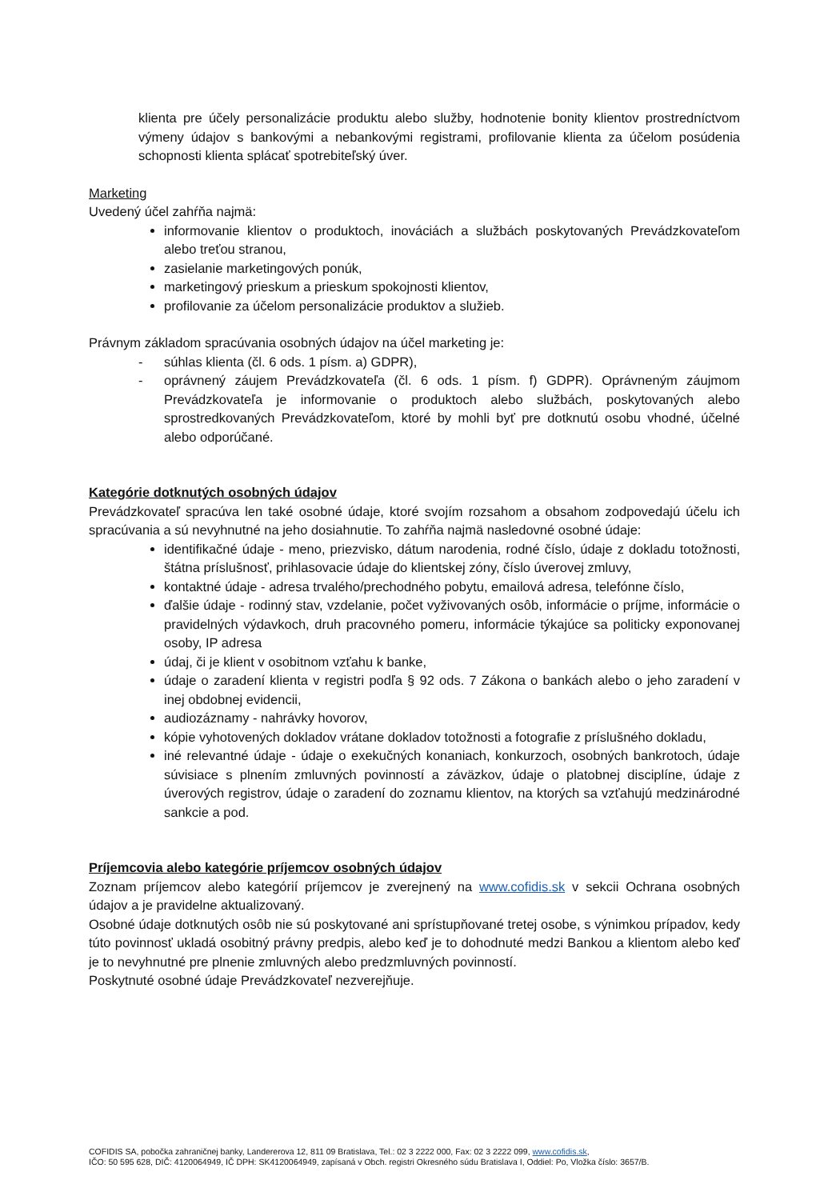klienta pre účely personalizácie produktu alebo služby, hodnotenie bonity klientov prostredníctvom výmeny údajov s bankovými a nebankovými registrami, profilovanie klienta za účelom posúdenia schopnosti klienta splácať spotrebiteľský úver.
Marketing
Uvedený účel zahŕňa najmä:
informovanie klientov o produktoch, inováciách a službách poskytovaných Prevádzkovateľom alebo treťou stranou,
zasielanie marketingových ponúk,
marketingový prieskum a prieskum spokojnosti klientov,
profilovanie za účelom personalizácie produktov a služieb.
Právnym základom spracúvania osobných údajov na účel marketing je:
- súhlas klienta (čl. 6 ods. 1 písm. a) GDPR),
- oprávnený záujem Prevádzkovateľa (čl. 6 ods. 1 písm. f) GDPR). Oprávneným záujmom Prevádzkovateľa je informovanie o produktoch alebo službách, poskytovaných alebo sprostredkovaných Prevádzkovateľom, ktoré by mohli byť pre dotknutú osobu vhodné, účelné alebo odporúčané.
Kategórie dotknutých osobných údajov
Prevádzkovateľ spracúva len také osobné údaje, ktoré svojím rozsahom a obsahom zodpovedajú účelu ich spracúvania a sú nevyhnutné na jeho dosiahnutie. To zahŕňa najmä nasledovné osobné údaje:
identifikačné údaje - meno, priezvisko, dátum narodenia, rodné číslo, údaje z dokladu totožnosti, štátna príslušnosť, prihlasovacie údaje do klientskej zóny, číslo úverovej zmluvy,
kontaktné údaje - adresa trvalého/prechodného pobytu, emailová adresa, telefónne číslo,
ďalšie údaje - rodinný stav, vzdelanie, počet vyživovaných osôb, informácie o príjme, informácie o pravidelných výdavkoch, druh pracovného pomeru, informácie týkajúce sa politicky exponovanej osoby, IP adresa
údaj, či je klient v osobitnom vzťahu k banke,
údaje o zaradení klienta v registri podľa § 92 ods. 7 Zákona o bankách alebo o jeho zaradení v inej obdobnej evidencii,
audiozáznamy - nahrávky hovorov,
kópie vyhotovených dokladov vrátane dokladov totožnosti a fotografie z príslušného dokladu,
iné relevantné údaje - údaje o exekučných konaniach, konkurzoch, osobných bankrotoch, údaje súvisiace s plnením zmluvných povinností a záväzkov, údaje o platobnej disciplíne, údaje z úverových registrov, údaje o zaradení do zoznamu klientov, na ktorých sa vzťahujú medzinárodné sankcie a pod.
Príjemcovia alebo kategórie príjemcov osobných údajov
Zoznam príjemcov alebo kategórií príjemcov je zverejnený na www.cofidis.sk v sekcii Ochrana osobných údajov a je pravidelne aktualizovaný.
Osobné údaje dotknutých osôb nie sú poskytované ani sprístupňované tretej osobe, s výnimkou prípadov, kedy túto povinnosť ukladá osobitný právny predpis, alebo keď je to dohodnuté medzi Bankou a klientom alebo keď je to nevyhnutné pre plnenie zmluvných alebo predzmluvných povinností.
Poskytnuté osobné údaje Prevádzkovateľ nezverejňuje.
COFIDIS SA, pobočka zahraničnej banky, Landererova 12, 811 09 Bratislava, Tel.: 02 3 2222 000, Fax: 02 3 2222 099, www.cofidis.sk,
IČO: 50 595 628, DIČ: 4120064949, IČ DPH: SK4120064949, zapísaná v Obch. registri Okresného súdu Bratislava I, Oddiel: Po, Vložka číslo: 3657/B.